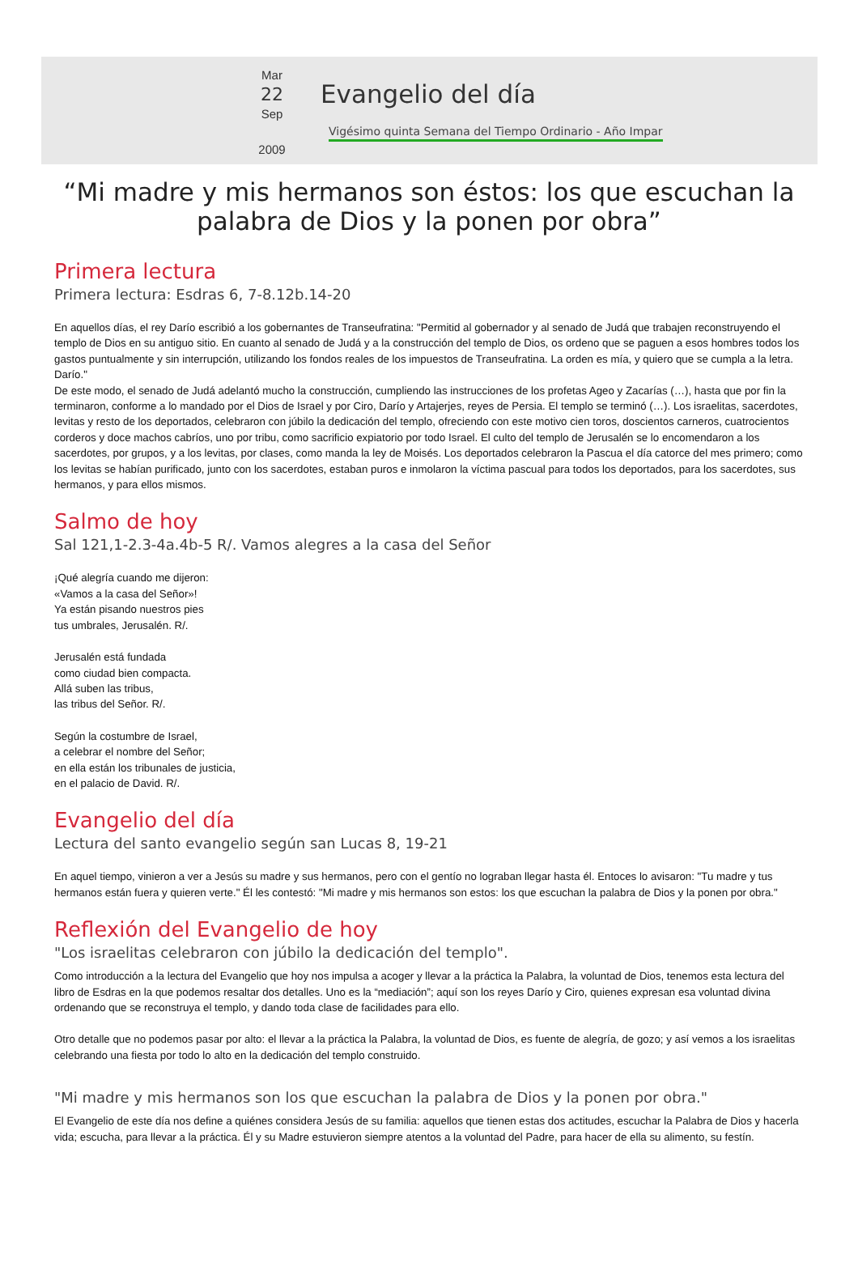Mar
22
Sep
2009
Evangelio del día
Vigésimo quinta Semana del Tiempo Ordinario - Año Impar
“Mi madre y mis hermanos son éstos: los que escuchan la palabra de Dios y la ponen por obra”
Primera lectura
Primera lectura: Esdras 6, 7-8.12b.14-20
En aquellos días, el rey Darío escribió a los gobernantes de Transeufratina: "Permitid al gobernador y al senado de Judá que trabajen reconstruyendo el templo de Dios en su antiguo sitio. En cuanto al senado de Judá y a la construcción del templo de Dios, os ordeno que se paguen a esos hombres todos los gastos puntualmente y sin interrupción, utilizando los fondos reales de los impuestos de Transeufratina. La orden es mía, y quiero que se cumpla a la letra. Darío."
De este modo, el senado de Judá adelantó mucho la construcción, cumpliendo las instrucciones de los profetas Ageo y Zacarías (…), hasta que por fin la terminaron, conforme a lo mandado por el Dios de Israel y por Ciro, Darío y Artajerjes, reyes de Persia. El templo se terminó (…). Los israelitas, sacerdotes, levitas y resto de los deportados, celebraron con júbilo la dedicación del templo, ofreciendo con este motivo cien toros, doscientos carneros, cuatrocientos corderos y doce machos cabríos, uno por tribu, como sacrificio expiatorio por todo Israel. El culto del templo de Jerusalén se lo encomendaron a los sacerdotes, por grupos, y a los levitas, por clases, como manda la ley de Moisés. Los deportados celebraron la Pascua el día catorce del mes primero; como los levitas se habían purificado, junto con los sacerdotes, estaban puros e inmolaron la víctima pascual para todos los deportados, para los sacerdotes, sus hermanos, y para ellos mismos.
Salmo de hoy
Sal 121,1-2.3-4a.4b-5 R/. Vamos alegres a la casa del Señor
¡Qué alegría cuando me dijeron:
«Vamos a la casa del Señor»!
Ya están pisando nuestros pies
tus umbrales, Jerusalén. R/.
Jerusalén está fundada
como ciudad bien compacta.
Allá suben las tribus,
las tribus del Señor. R/.
Según la costumbre de Israel,
a celebrar el nombre del Señor;
en ella están los tribunales de justicia,
en el palacio de David. R/.
Evangelio del día
Lectura del santo evangelio según san Lucas 8, 19-21
En aquel tiempo, vinieron a ver a Jesús su madre y sus hermanos, pero con el gentío no lograban llegar hasta él. Entoces lo avisaron: "Tu madre y tus hermanos están fuera y quieren verte." Él les contestó: "Mi madre y mis hermanos son estos: los que escuchan la palabra de Dios y la ponen por obra."
Reflexión del Evangelio de hoy
"Los israelitas celebraron con júbilo la dedicación del templo".
Como introducción a la lectura del Evangelio que hoy nos impulsa a acoger y llevar a la práctica la Palabra, la voluntad de Dios, tenemos esta lectura del libro de Esdras en la que podemos resaltar dos detalles. Uno es la “mediación”; aquí son los reyes Darío y Ciro, quienes expresan esa voluntad divina ordenando que se reconstruya el templo, y dando toda clase de facilidades para ello.
Otro detalle que no podemos pasar por alto: el llevar a la práctica la Palabra, la voluntad de Dios, es fuente de alegría, de gozo; y así vemos a los israelitas celebrando una fiesta por todo lo alto en la dedicación del templo construido.
"Mi madre y mis hermanos son los que escuchan la palabra de Dios y la ponen por obra."
El Evangelio de este día nos define a quiénes considera Jesús de su familia: aquellos que tienen estas dos actitudes, escuchar la Palabra de Dios y hacerla vida; escucha, para llevar a la práctica. Él y su Madre estuvieron siempre atentos a la voluntad del Padre, para hacer de ella su alimento, su festín.